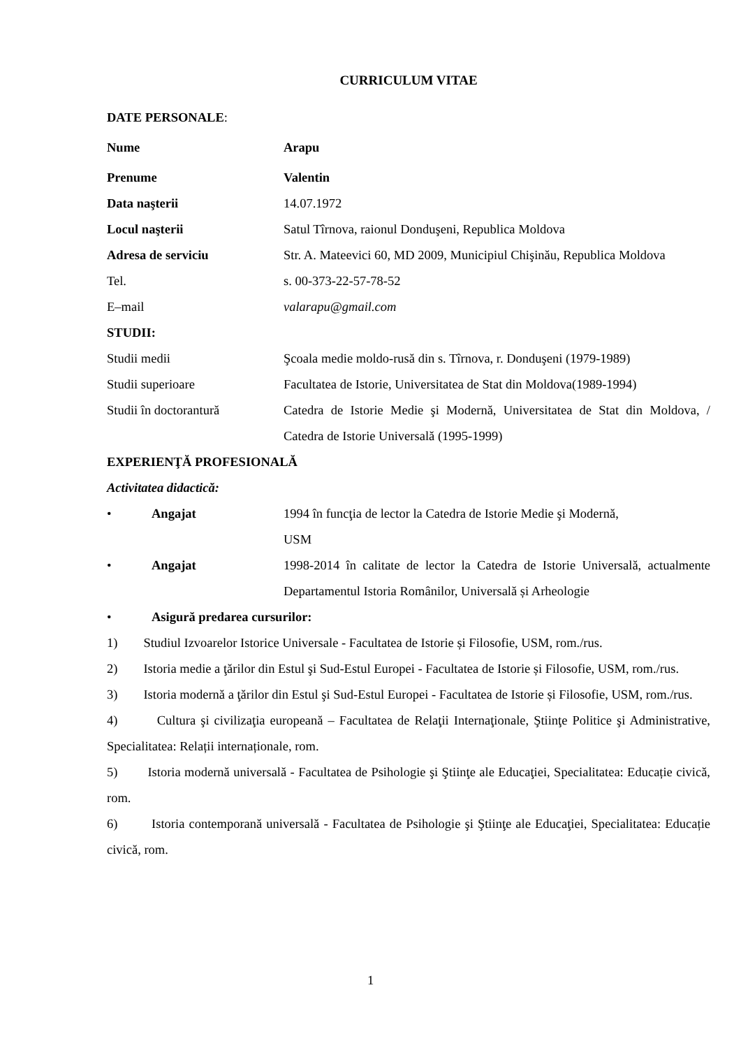CURRICULUM VITAE
DATE PERSONALE:
Nume Arapu
Prenume Valentin
Data naşterii 14.07.1972
Locul naşterii Satul Tîrnova, raionul Donduşeni, Republica Moldova
Adresa de serviciu Str. A. Mateevici 60, MD 2009, Municipiul Chişinău, Republica Moldova
Tel. s. 00-373-22-57-78-52
E–mail valarapu@gmail.com
STUDII:
Studii medii Şcoala medie moldo-rusă din s. Tîrnova, r. Donduşeni (1979-1989)
Studii superioare Facultatea de Istorie, Universitatea de Stat din Moldova(1989-1994)
Studii în doctorantură Catedra de Istorie Medie şi Modernă, Universitatea de Stat din Moldova, / Catedra de Istorie Universală (1995-1999)
EXPERIENŢĂ PROFESIONALĂ
Activitatea didactică:
• Angajat 1994 în funcţia de lector la Catedra de Istorie Medie şi Modernă,
USM
• Angajat 1998-2014 în calitate de lector la Catedra de Istorie Universală, actualmente Departamentul Istoria Românilor, Universală și Arheologie
• Asigură predarea cursurilor:
1) Studiul Izvoarelor Istorice Universale - Facultatea de Istorie și Filosofie, USM, rom./rus.
2) Istoria medie a ţărilor din Estul şi Sud-Estul Europei - Facultatea de Istorie și Filosofie, USM, rom./rus.
3) Istoria modernă a ţărilor din Estul şi Sud-Estul Europei - Facultatea de Istorie și Filosofie, USM, rom./rus.
4) Cultura şi civilizaţia europeană – Facultatea de Relaţii Internaţionale, Ştiinţe Politice şi Administrative, Specialitatea: Relații internaționale, rom.
5) Istoria modernă universală - Facultatea de Psihologie şi Ştiinţe ale Educaţiei, Specialitatea: Educație civică, rom.
6) Istoria contemporană universală - Facultatea de Psihologie şi Ştiinţe ale Educaţiei, Specialitatea: Educație civică, rom.
1